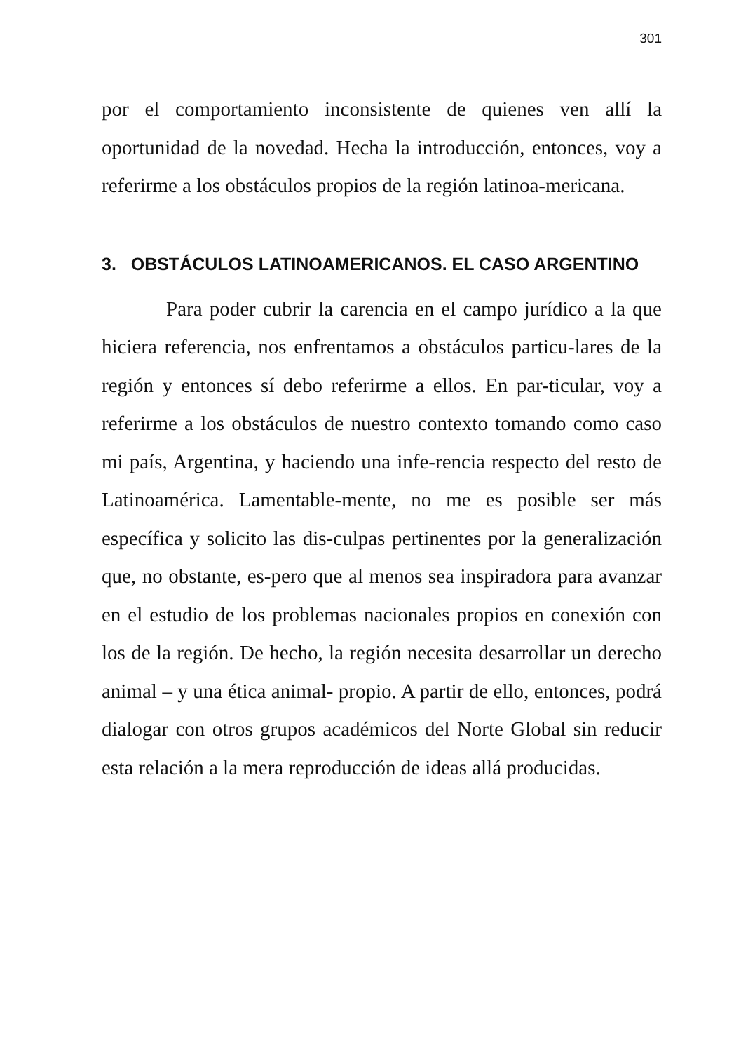301
por el comportamiento inconsistente de quienes ven allí la oportunidad de la novedad. Hecha la introducción, entonces, voy a referirme a los obstáculos propios de la región latinoa-mericana.
3. OBSTÁCULOS LATINOAMERICANOS. EL CASO ARGENTINO
Para poder cubrir la carencia en el campo jurídico a la que hiciera referencia, nos enfrentamos a obstáculos particu-lares de la región y entonces sí debo referirme a ellos. En par-ticular, voy a referirme a los obstáculos de nuestro contexto tomando como caso mi país, Argentina, y haciendo una infe-rencia respecto del resto de Latinoamérica. Lamentable-mente, no me es posible ser más específica y solicito las dis-culpas pertinentes por la generalización que, no obstante, es-pero que al menos sea inspiradora para avanzar en el estudio de los problemas nacionales propios en conexión con los de la región. De hecho, la región necesita desarrollar un derecho animal – y una ética animal- propio. A partir de ello, entonces, podrá dialogar con otros grupos académicos del Norte Global sin reducir esta relación a la mera reproducción de ideas allá producidas.